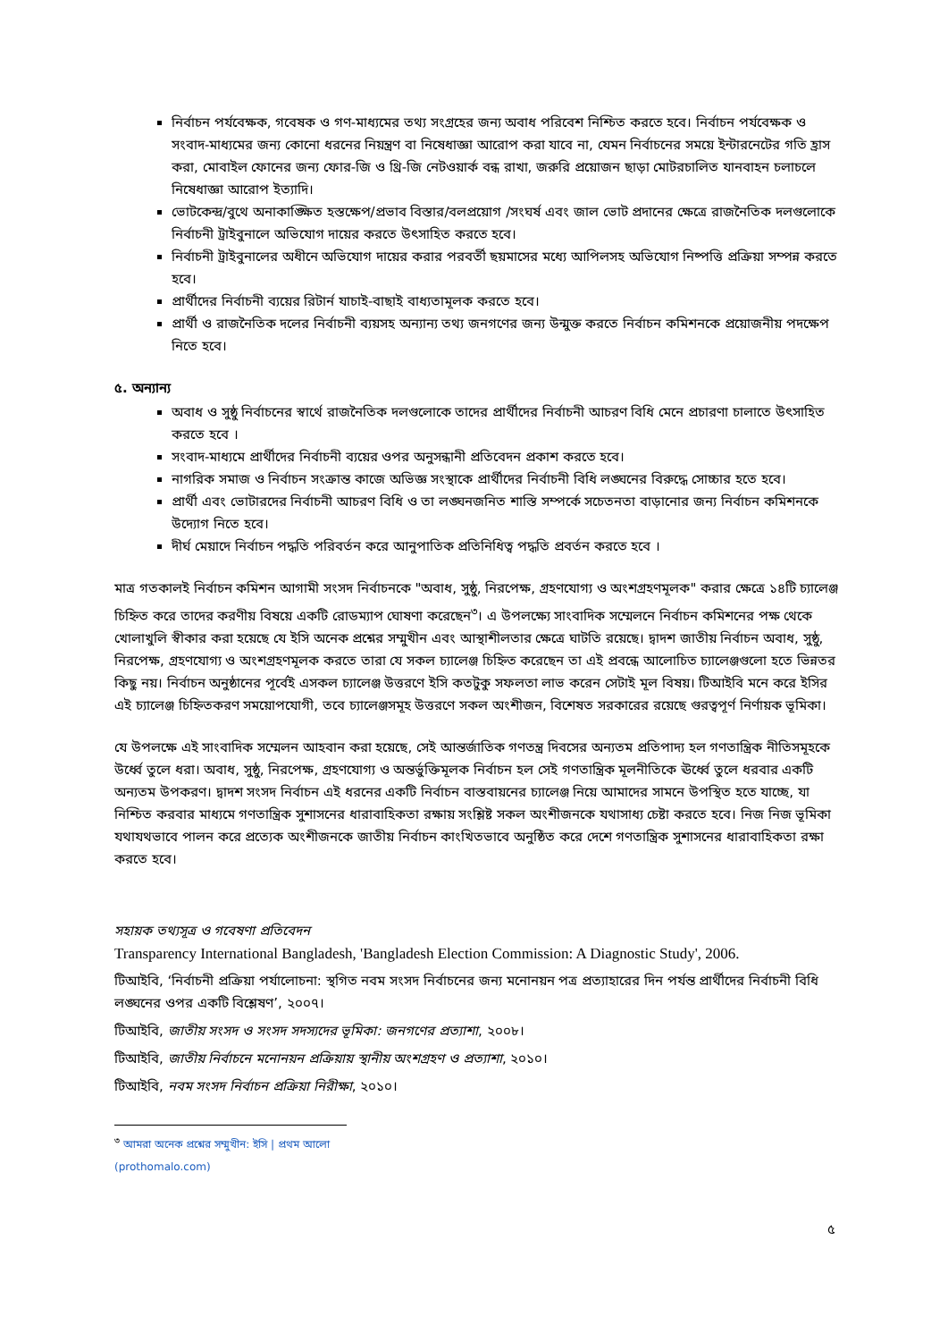নির্বাচন পর্যবেক্ষক, গবেষক ও গণ-মাধ্যমের তথ্য সংগ্রহের জন্য অবাধ পরিবেশ নিশ্চিত করতে হবে। নির্বাচন পর্যবেক্ষক ও সংবাদ-মাধ্যমের জন্য কোনো ধরনের নিয়ন্ত্রণ বা নিষেধাজ্ঞা আরোপ করা যাবে না, যেমন নির্বাচনের সময়ে ইন্টারনেটের গতি হ্রাস করা, মোবাইল ফোনের জন্য ফোর-জি ও থ্রি-জি নেটওয়ার্ক বন্ধ রাখা, জরুরি প্রয়োজন ছাড়া মোটরচালিত যানবাহন চলাচলে নিষেধাজ্ঞা আরোপ ইত্যাদি।
ভোটকেন্দ্র/বুথে অনাকাঙ্ক্ষিত হস্তক্ষেপ/প্রভাব বিস্তার/বলপ্রয়োগ /সংঘর্ষ এবং জাল ভোট প্রদানের ক্ষেত্রে রাজনৈতিক দলগুলোকে নির্বাচনী ট্রাইবুনালে অভিযোগ দায়ের করতে উৎসাহিত করতে হবে।
নির্বাচনী ট্রাইবুনালের অধীনে অভিযোগ দায়ের করার পরবর্তী ছয়মাসের মধ্যে আপিলসহ অভিযোগ নিষ্পত্তি প্রক্রিয়া সম্পন্ন করতে হবে।
প্রার্থীদের নির্বাচনী ব্যয়ের রিটার্ন যাচাই-বাছাই বাধ্যতামূলক করতে হবে।
প্রার্থী ও রাজনৈতিক দলের নির্বাচনী ব্যয়সহ অন্যান্য তথ্য জনগণের জন্য উন্মুক্ত করতে নির্বাচন কমিশনকে প্রয়োজনীয় পদক্ষেপ নিতে হবে।
৫. অন্যান্য
অবাধ ও সুষ্ঠু নির্বাচনের স্বার্থে রাজনৈতিক দলগুলোকে তাদের প্রার্থীদের নির্বাচনী আচরণ বিধি মেনে প্রচারণা চালাতে উৎসাহিত করতে হবে ।
সংবাদ-মাধ্যমে প্রার্থীদের নির্বাচনী ব্যয়ের ওপর অনুসন্ধানী প্রতিবেদন প্রকাশ করতে হবে।
নাগরিক সমাজ ও নির্বাচন সংক্রান্ত কাজে অভিজ্ঞ সংস্থাকে প্রার্থীদের নির্বাচনী বিধি লঙ্ঘনের বিরুদ্ধে সোচ্চার হতে হবে।
প্রার্থী এবং ভোটারদের নির্বাচনী আচরণ বিধি ও তা লঙ্ঘনজনিত শাস্তি সম্পর্কে সচেতনতা বাড়ানোর জন্য নির্বাচন কমিশনকে উদ্যোগ নিতে হবে।
দীর্ঘ মেয়াদে নির্বাচন পদ্ধতি পরিবর্তন করে আনুপাতিক প্রতিনিধিত্ব পদ্ধতি প্রবর্তন করতে হবে ।
মাত্র গতকালই নির্বাচন কমিশন আগামী সংসদ নির্বাচনকে "অবাধ, সুষ্ঠু, নিরপেক্ষ, গ্রহণযোগ্য ও অংশগ্রহণমূলক" করার ক্ষেত্রে ১৪টি চ্যালেঞ্জ চিহ্নিত করে তাদের করণীয় বিষয়ে একটি রোডম্যাপ ঘোষণা করেছেন<sup>৩</sup>। এ উপলক্ষ্যে সাংবাদিক সম্মেলনে নির্বাচন কমিশনের পক্ষ থেকে খোলাখুলি স্বীকার করা হয়েছে যে ইসি অনেক প্রশ্নের সম্মুখীন এবং আস্থাশীলতার ক্ষেত্রে ঘাটতি রয়েছে। দ্বাদশ জাতীয় নির্বাচন অবাধ, সুষ্ঠু, নিরপেক্ষ, গ্রহণযোগ্য ও অংশগ্রহণমূলক করতে তারা যে সকল চ্যালেঞ্জ চিহ্নিত করেছেন তা এই প্রবন্ধে আলোচিত চ্যালেঞ্জগুলো হতে ভিন্নতর কিছু নয়। নির্বাচন অনুষ্ঠানের পূর্বেই এসকল চ্যালেঞ্জ উত্তরণে ইসি কতটুকু সফলতা লাভ করেন সেটাই মূল বিষয়। টিআইবি মনে করে ইসির এই চ্যালেঞ্জ চিহ্নিতকরণ সময়োপযোগী, তবে চ্যালেঞ্জসমূহ উত্তরণে সকল অংশীজন, বিশেষত সরকারের রয়েছে গুরত্বপূর্ণ নির্ণায়ক ভূমিকা।
যে উপলক্ষে এই সাংবাদিক সম্মেলন আহবান করা হয়েছে, সেই আন্তর্জাতিক গণতন্ত্র দিবসের অন্যতম প্রতিপাদ্য হল গণতান্ত্রিক নীতিসমূহকে উর্ধ্বে তুলে ধরা। অবাধ, সুষ্ঠু, নিরপেক্ষ, গ্রহণযোগ্য ও অন্তর্ভুক্তিমূলক নির্বাচন হল সেই গণতান্ত্রিক মূলনীতিকে ঊর্ধ্বে তুলে ধরবার একটি অন্যতম উপকরণ। দ্বাদশ সংসদ নির্বাচন এই ধরনের একটি নির্বাচন বাস্তবায়নের চ্যালেঞ্জ নিয়ে আমাদের সামনে উপস্থিত হতে যাচ্ছে, যা নিশ্চিত করবার মাধ্যমে গণতান্ত্রিক সুশাসনের ধারাবাহিকতা রক্ষায় সংশ্লিষ্ট সকল অংশীজনকে যথাসাধ্য চেষ্টা করতে হবে। নিজ নিজ ভূমিকা যথাযথভাবে পালন করে প্রত্যেক অংশীজনকে জাতীয় নির্বাচন কাংখিতভাবে অনুষ্ঠিত করে দেশে গণতান্ত্রিক সুশাসনের ধারাবাহিকতা রক্ষা করতে হবে।
সহায়ক তথ্যসূত্র ও গবেষণা প্রতিবেদন
Transparency International Bangladesh, 'Bangladesh Election Commission: A Diagnostic Study', 2006.
টিআইবি, ‘নির্বাচনী প্রক্রিয়া পর্যালোচনা: স্থগিত নবম সংসদ নির্বাচনের জন্য মনোনয়ন পত্র প্রত্যাহারের দিন পর্যন্ত প্রার্থীদের নির্বাচনী বিধি লঙ্ঘনের ওপর একটি বিশ্লেষণ’, ২০০৭।
টিআইবি, জাতীয় সংসদ ও সংসদ সদস্যদের ভূমিকা: জনগণের প্রত্যাশা, ২০০৮।
টিআইবি, জাতীয় নির্বাচনে মনোনয়ন প্রক্রিয়ায় স্থানীয় অংশগ্রহণ ও প্রত্যাশা, ২০১০।
টিআইবি, নবম সংসদ নির্বাচন প্রক্রিয়া নিরীক্ষা, ২০১০।
<sup>৩</sup> আমরা অনেক প্রশ্নের সম্মুখীন: ইসি | প্রথম আলো (prothomalo.com)
৫